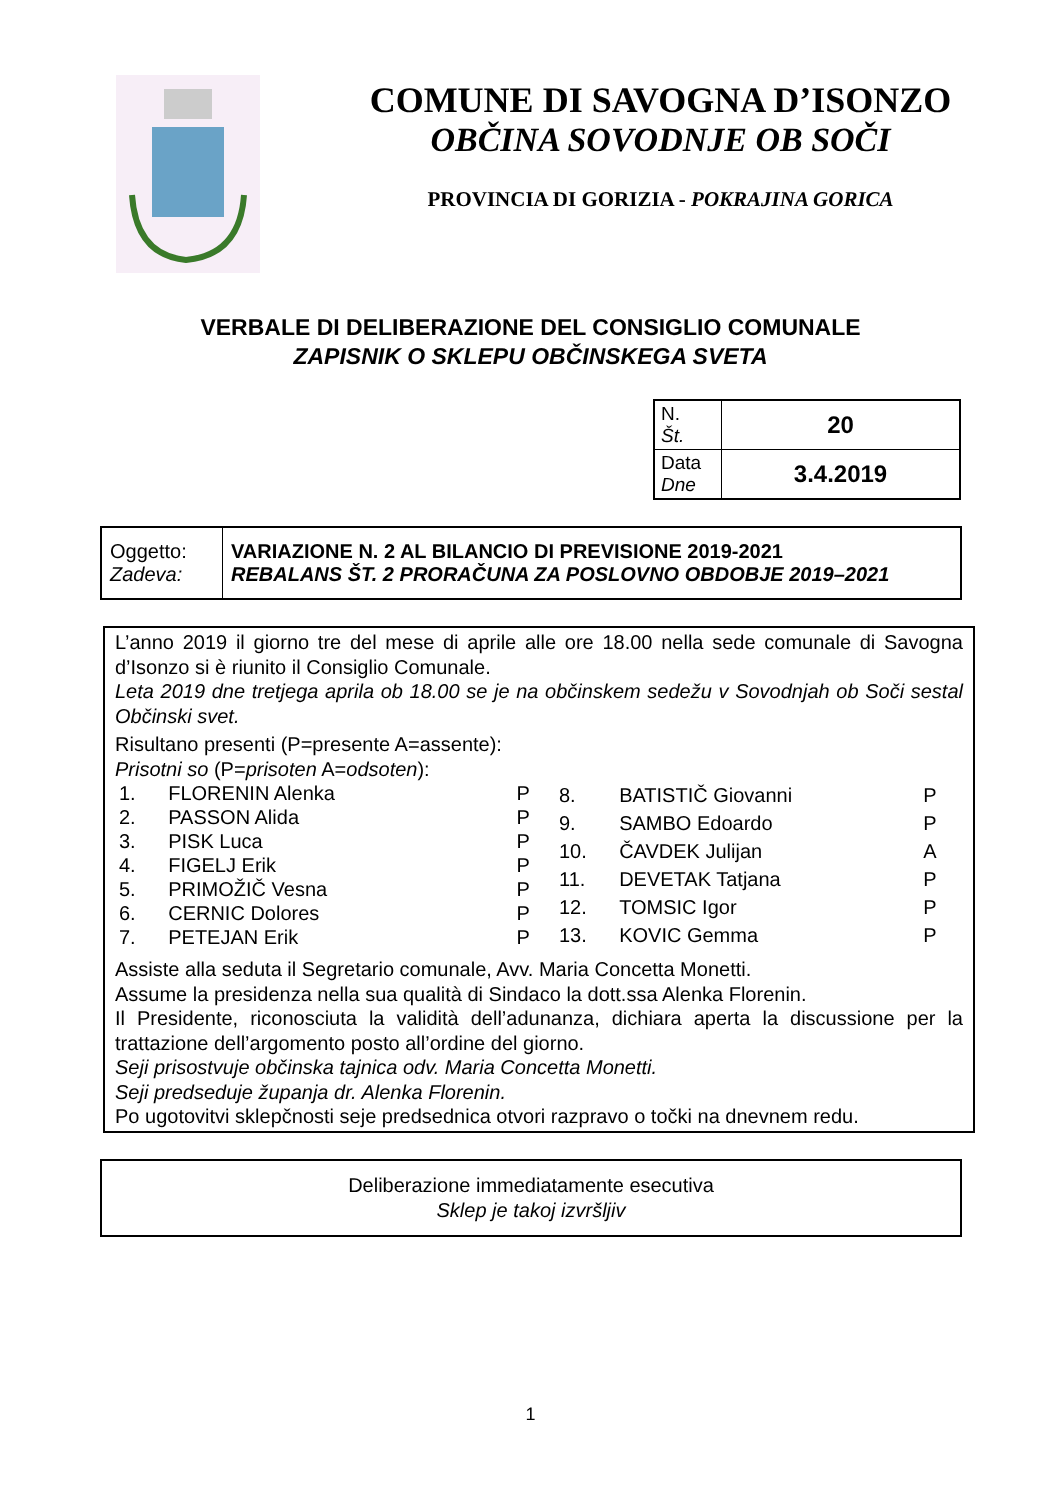COMUNE DI SAVOGNA D’ISONZO
OBČINA SOVODNJE OB SOČI
PROVINCIA DI GORIZIA - POKRAJINA GORICA
VERBALE DI DELIBERAZIONE DEL CONSIGLIO COMUNALE
ZAPISNIK O SKLEPU OBČINSKEGA SVETA
| N. Št. | 20 |
| Data Dne | 3.4.2019 |
| Oggetto: Zadeva: | VARIAZIONE N. 2 AL BILANCIO DI PREVISIONE 2019-2021 REBALANS ŠT. 2 PRORAČUNA ZA POSLOVNO OBDOBJE 2019–2021 |
L’anno 2019 il giorno tre del mese di aprile alle ore 18.00 nella sede comunale di Savogna d’Isonzo si è riunito il Consiglio Comunale.
Leta 2019 dne tretjega aprila ob 18.00 se je na občinskem sedežu v Sovodnjah ob Soči sestal Občinski svet.
Risultano presenti (P=presente A=assente):
Prisotni so (P=prisoten A=odsoten):
| 1. | FLORENIN Alenka | P |
| 2. | PASSON Alida | P |
| 3. | PISK Luca | P |
| 4. | FIGELJ Erik | P |
| 5. | PRIMOŽIČ Vesna | P |
| 6. | CERNIC Dolores | P |
| 7. | PETEJAN Erik | P |
| 8. | BATISTIČ Giovanni | P |
| 9. | SAMBO Edoardo | P |
| 10. | ČAVDEK Julijan | A |
| 11. | DEVETAK Tatjana | P |
| 12. | TOMSIC Igor | P |
| 13. | KOVIC Gemma | P |
Assiste alla seduta il Segretario comunale, Avv. Maria Concetta Monetti.
Assume la presidenza nella sua qualità di Sindaco la dott.ssa Alenka Florenin.
Il Presidente, riconosciuta la validità dell’adunanza, dichiara aperta la discussione per la trattazione dell’argomento posto all’ordine del giorno.
Seji prisostvuje občinska tajnica odv. Maria Concetta Monetti.
Seji predseduje županja dr. Alenka Florenin.
Po ugotovitvi sklepčnosti seje predsednica otvori razpravo o točki na dnevnem redu.
Deliberazione immediatamente esecutiva
Sklep je takoj izvršljiv
1